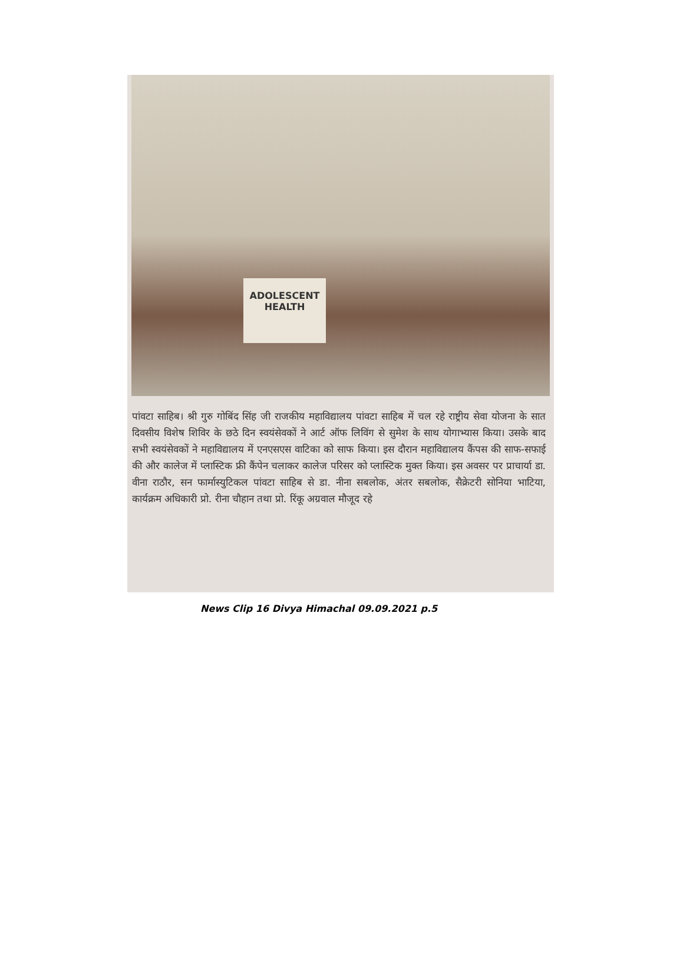ADOLESCENT
HEALTH
पांवटा साहिब। श्री गुरु गोबिंद सिंह जी राजकीय महाविद्यालय पांवटा साहिब में चल रहे राष्ट्रीय सेवा योजना के सात दिवसीय विशेष शिविर के छठे दिन स्वयंसेवकों ने आर्ट ऑफ लिविंग से सुमेश के साथ योगाभ्यास किया। उसके बाद सभी स्वयंसेवकों ने महाविद्यालय में एनएसएस वाटिका को साफ किया। इस दौरान महाविद्यालय कैंपस की साफ-सफाई की और कालेज में प्लास्टिक फ्री कैंपेन चलाकर कालेज परिसर को प्लास्टिक मुक्त किया। इस अवसर पर प्राचार्या डा. वीना राठौर, सन फार्मास्युटिकल पांवटा साहिब से डा. नीना सबलोक, अंतर सबलोक, सैक्रेटरी सोनिया भाटिया, कार्यक्रम अधिकारी प्रो. रीना चौहान तथा प्रो. रिंकू अग्रवाल मौजूद रहे
News Clip 16 Divya Himachal 09.09.2021 p.5